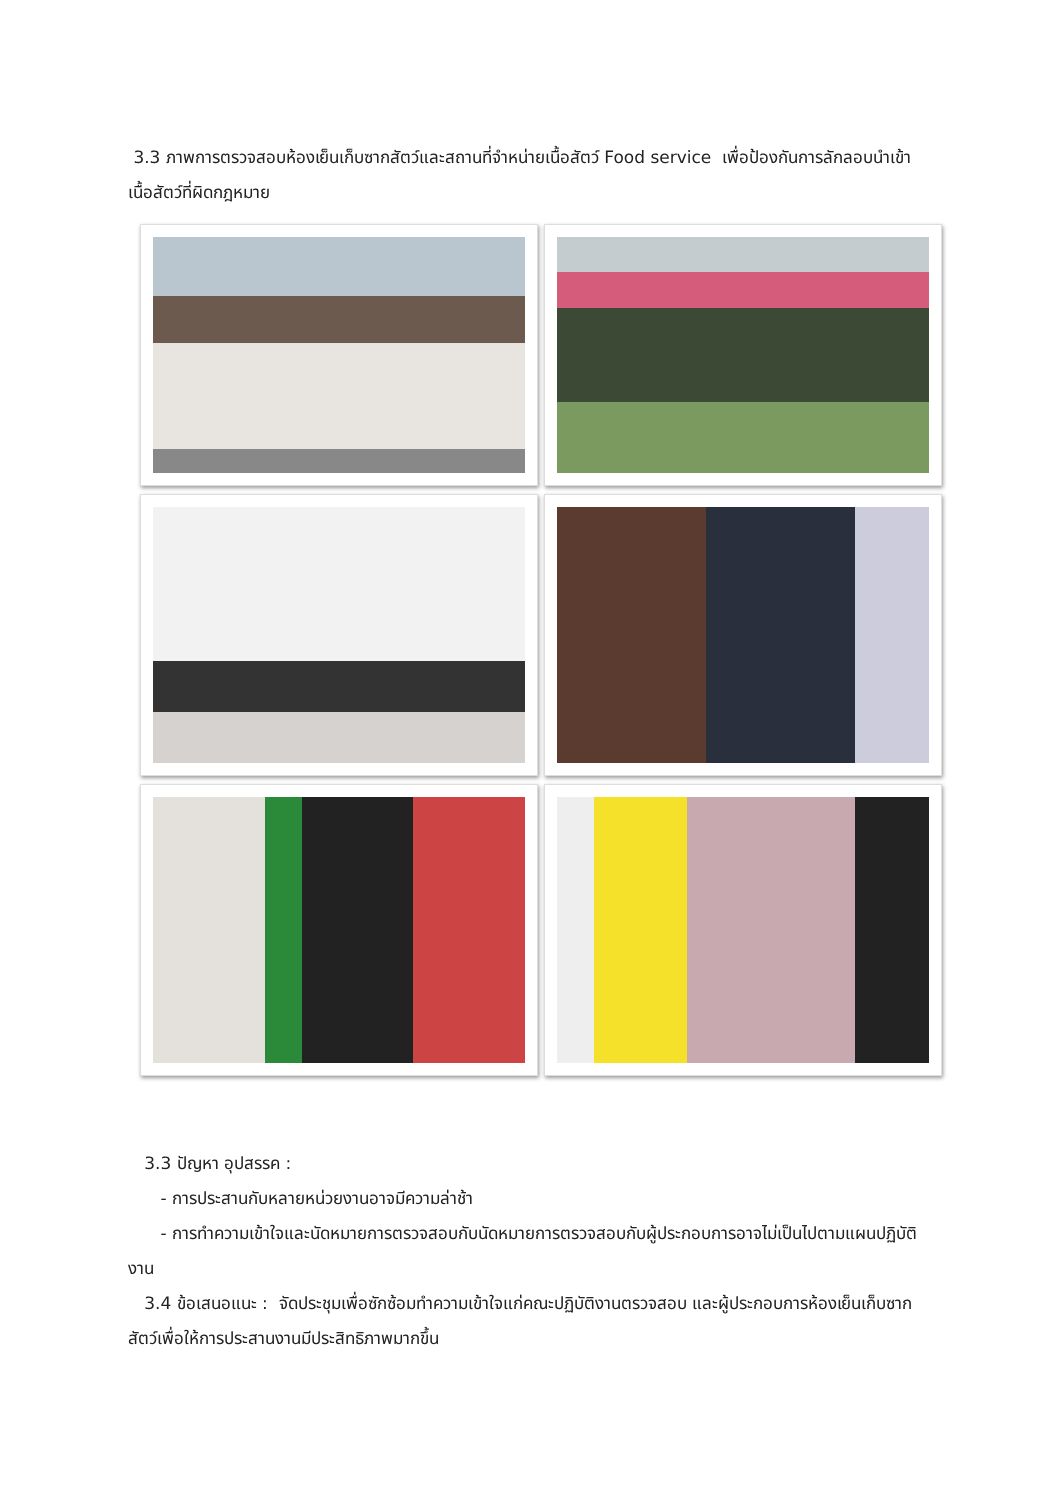3.3 ภาพการตรวจสอบห้องเย็นเก็บซากสัตว์และสถานที่จำหน่ายเนื้อสัตว์ Food service เพื่อป้องกันการลักลอบนำเข้าเนื้อสัตว์ที่ผิดกฎหมาย
3.3 ปัญหา อุปสรรค :
- การประสานกับหลายหน่วยงานอาจมีความล่าช้า
- การทำความเข้าใจและนัดหมายการตรวจสอบกับนัดหมายการตรวจสอบกับผู้ประกอบการอาจไม่เป็นไปตามแผนปฏิบัติงาน
3.4 ข้อเสนอแนะ : จัดประชุมเพื่อซักซ้อมทำความเข้าใจแก่คณะปฏิบัติงานตรวจสอบ และผู้ประกอบการห้องเย็นเก็บซากสัตว์เพื่อให้การประสานงานมีประสิทธิภาพมากขึ้น